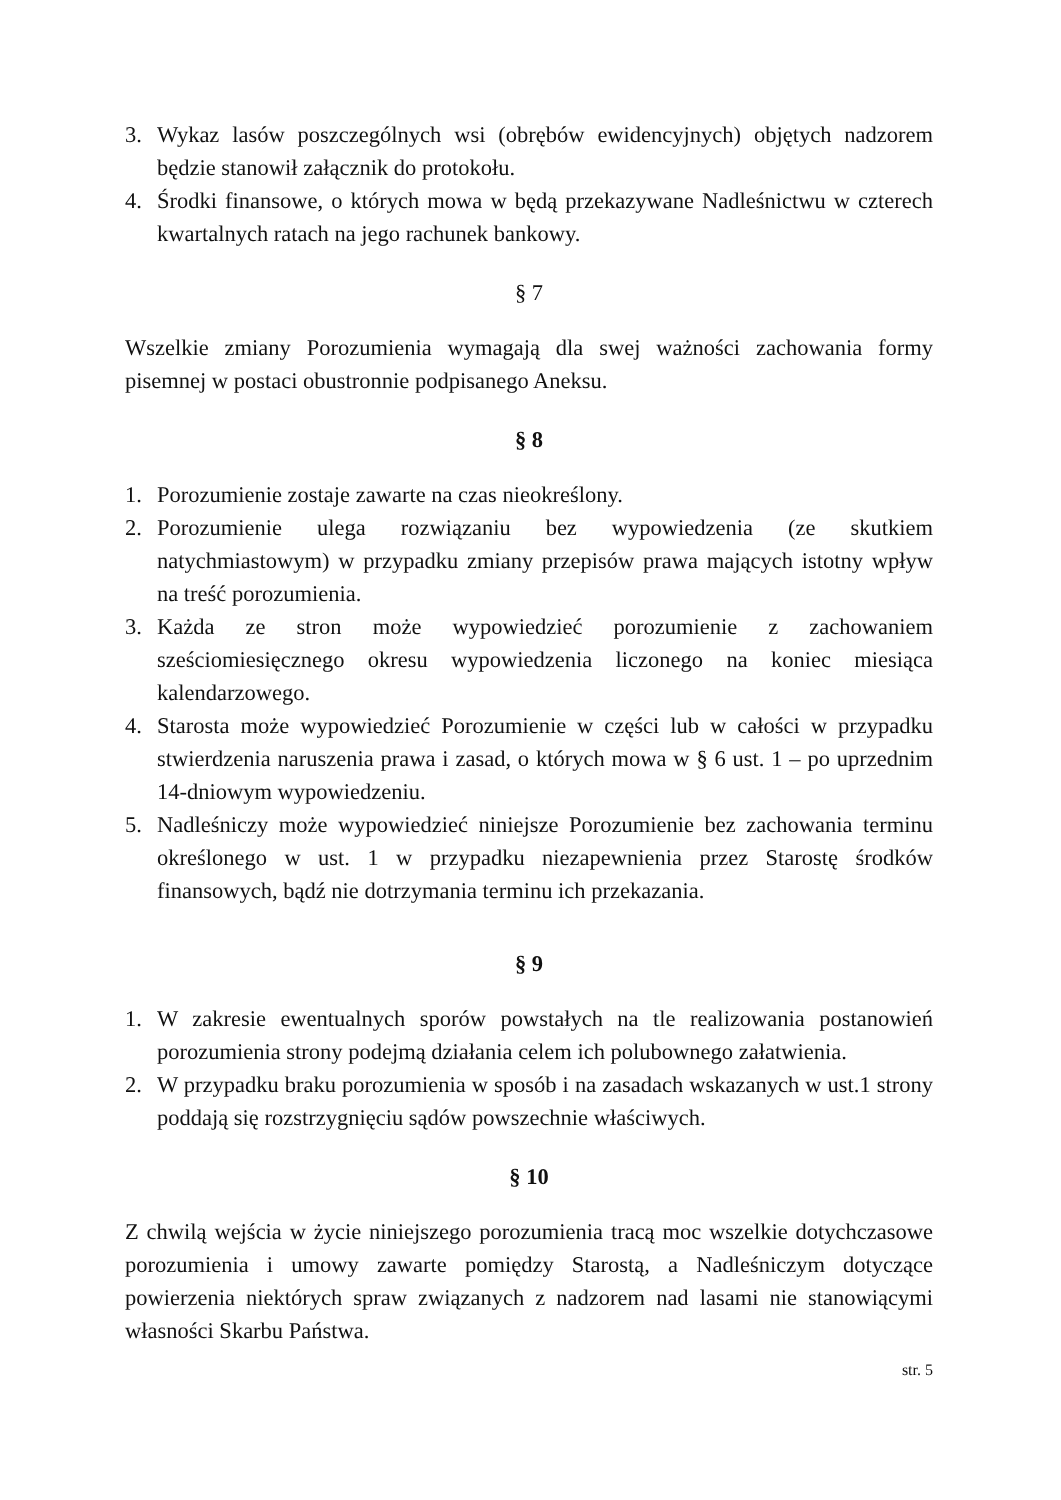3. Wykaz lasów poszczególnych wsi (obrębów ewidencyjnych) objętych nadzorem będzie stanowił załącznik do protokołu.
4. Środki finansowe, o których mowa w będą przekazywane Nadleśnictwu w czterech kwartalnych ratach na jego rachunek bankowy.
§ 7
Wszelkie zmiany Porozumienia wymagają dla swej ważności zachowania formy pisemnej w postaci obustronnie podpisanego Aneksu.
§ 8
1. Porozumienie zostaje zawarte na czas nieokreślony.
2. Porozumienie ulega rozwiązaniu bez wypowiedzenia (ze skutkiem natychmiastowym) w przypadku zmiany przepisów prawa mających istotny wpływ na treść porozumienia.
3. Każda ze stron może wypowiedzieć porozumienie z zachowaniem sześciomiesięcznego okresu wypowiedzenia liczonego na koniec miesiąca kalendarzowego.
4. Starosta może wypowiedzieć Porozumienie w części lub w całości w przypadku stwierdzenia naruszenia prawa i zasad, o których mowa w § 6 ust. 1 – po uprzednim 14-dniowym wypowiedzeniu.
5. Nadleśniczy może wypowiedzieć niniejsze Porozumienie bez zachowania terminu określonego w ust. 1 w przypadku niezapewnienia przez Starostę środków finansowych, bądź nie dotrzymania terminu ich przekazania.
§ 9
1. W zakresie ewentualnych sporów powstałych na tle realizowania postanowień porozumienia strony podejmą działania celem ich polubownego załatwienia.
2. W przypadku braku porozumienia w sposób i na zasadach wskazanych w ust.1 strony poddają się rozstrzygnięciu sądów powszechnie właściwych.
§ 10
Z chwilą wejścia w życie niniejszego porozumienia tracą moc wszelkie dotychczasowe porozumienia i umowy zawarte pomiędzy Starostą, a Nadleśniczym dotyczące powierzenia niektórych spraw związanych z nadzorem nad lasami nie stanowiącymi własności Skarbu Państwa.
str. 5